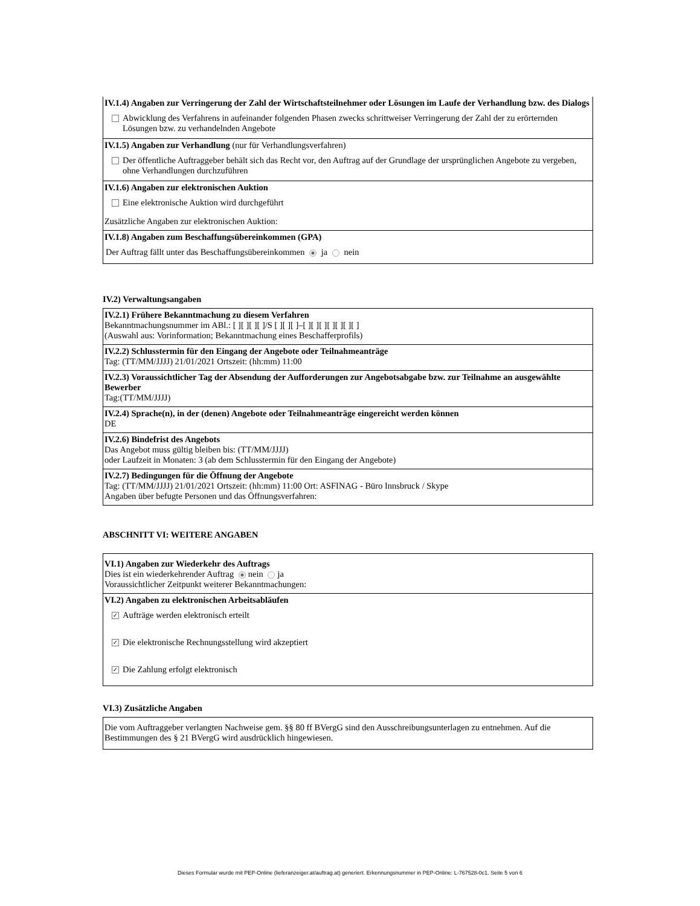IV.1.4) Angaben zur Verringerung der Zahl der Wirtschaftsteilnehmer oder Lösungen im Laufe der Verhandlung bzw. des Dialogs
Abwicklung des Verfahrens in aufeinander folgenden Phasen zwecks schrittweiser Verringerung der Zahl der zu erörternden Lösungen bzw. zu verhandelnden Angebote
IV.1.5) Angaben zur Verhandlung (nur für Verhandlungsverfahren)
Der öffentliche Auftraggeber behält sich das Recht vor, den Auftrag auf der Grundlage der ursprünglichen Angebote zu vergeben, ohne Verhandlungen durchzuführen
IV.1.6) Angaben zur elektronischen Auktion
Eine elektronische Auktion wird durchgeführt
Zusätzliche Angaben zur elektronischen Auktion:
IV.1.8) Angaben zum Beschaffungsübereinkommen (GPA)
Der Auftrag fällt unter das Beschaffungsübereinkommen ja nein
IV.2) Verwaltungsangaben
IV.2.1) Frühere Bekanntmachung zu diesem Verfahren
Bekanntmachungsnummer im ABl.: [ ][ ][ ][ ]/S [ ][ ][ ]–[ ][ ][ ][ ][ ][ ][ ]
(Auswahl aus: Vorinformation; Bekanntmachung eines Beschafferprofils)
IV.2.2) Schlusstermin für den Eingang der Angebote oder Teilnahmeanträge
Tag: (TT/MM/JJJJ) 21/01/2021 Ortszeit: (hh:mm) 11:00
IV.2.3) Voraussichtlicher Tag der Absendung der Aufforderungen zur Angebotsabgabe bzw. zur Teilnahme an ausgewählte Bewerber
Tag:(TT/MM/JJJJ)
IV.2.4) Sprache(n), in der (denen) Angebote oder Teilnahmeanträge eingereicht werden können
DE
IV.2.6) Bindefrist des Angebots
Das Angebot muss gültig bleiben bis: (TT/MM/JJJJ)
oder Laufzeit in Monaten: 3 (ab dem Schlusstermin für den Eingang der Angebote)
IV.2.7) Bedingungen für die Öffnung der Angebote
Tag: (TT/MM/JJJJ) 21/01/2021 Ortszeit: (hh:mm) 11:00 Ort: ASFINAG - Büro Innsbruck / Skype
Angaben über befugte Personen und das Öffnungsverfahren:
ABSCHNITT VI: WEITERE ANGABEN
VI.1) Angaben zur Wiederkehr des Auftrags
Dies ist ein wiederkehrender Auftrag nein ja
Voraussichtlicher Zeitpunkt weiterer Bekanntmachungen:
VI.2) Angaben zu elektronischen Arbeitsabläufen
✓ Aufträge werden elektronisch erteilt
✓ Die elektronische Rechnungsstellung wird akzeptiert
✓ Die Zahlung erfolgt elektronisch
VI.3) Zusätzliche Angaben
Die vom Auftraggeber verlangten Nachweise gem. §§ 80 ff BVergG sind den Ausschreibungsunterlagen zu entnehmen. Auf die Bestimmungen des § 21 BVergG wird ausdrücklich hingewiesen.
Dieses Formular wurde mit PEP-Online (lieferanzeiger.at/auftrag.at) generiert. Erkennungsnummer in PEP-Online: L-767528-0c1. Seite 5 von 6